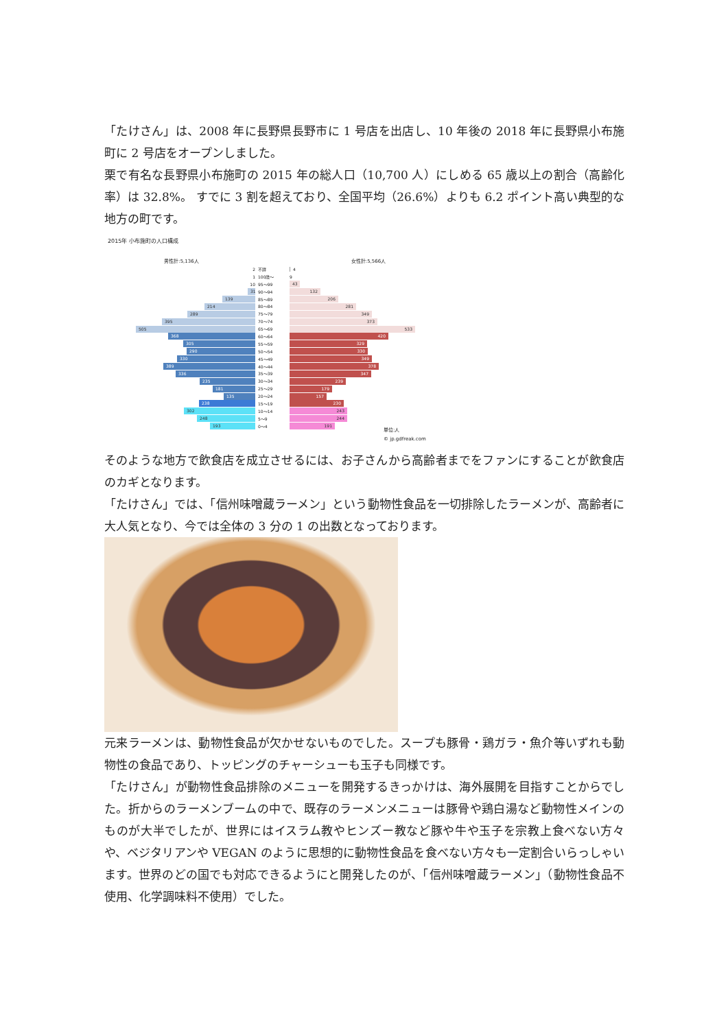「たけさん」は、2008 年に長野県長野市に 1 号店を出店し、10 年後の 2018 年に長野県小布施町に 2 号店をオープンしました。
栗で有名な長野県小布施町の 2015 年の総人口（10,700 人）にしめる 65 歳以上の割合（高齢化率）は 32.8%。 すでに 3 割を超えており、全国平均（26.6%）よりも 6.2 ポイント高い典型的な地方の町です。
2015年 小布施町の人口構成
男性計:5,136人 女性計:5,566人
2 不詳 4
1 100歳～ 9
10 95～99
43
31
90～94
132
139
85～89
206
214
80～84
281
289
75～79
349
395
70～74
373
505
65～69
533
368
60～64
420
305
55～59
329
290
50～54
330
330
45～49
349
389
40～44
378
336
35～39
347
235
30～34
239
181
25～29
179
135
20～24
157
238
15～19
230
302
10～14
243
248
5～9
244
193
0～4
191
単位:人
© jp.gdfreak.com
そのような地方で飲食店を成立させるには、お子さんから高齢者までをファンにすることが飲食店のカギとなります。
「たけさん」では、「信州味噌蔵ラーメン」という動物性食品を一切排除したラーメンが、高齢者に大人気となり、今では全体の 3 分の 1 の出数となっております。
元来ラーメンは、動物性食品が欠かせないものでした。スープも豚骨・鶏ガラ・魚介等いずれも動物性の食品であり、トッピングのチャーシューも玉子も同様です。
「たけさん」が動物性食品排除のメニューを開発するきっかけは、海外展開を目指すことからでした。折からのラーメンブームの中で、既存のラーメンメニューは豚骨や鶏白湯など動物性メインのものが大半でしたが、世界にはイスラム教やヒンズー教など豚や牛や玉子を宗教上食べない方々や、ベジタリアンや VEGAN のように思想的に動物性食品を食べない方々も一定割合いらっしゃいます。世界のどの国でも対応できるようにと開発したのが、「信州味噌蔵ラーメン」（動物性食品不使用、化学調味料不使用）でした。